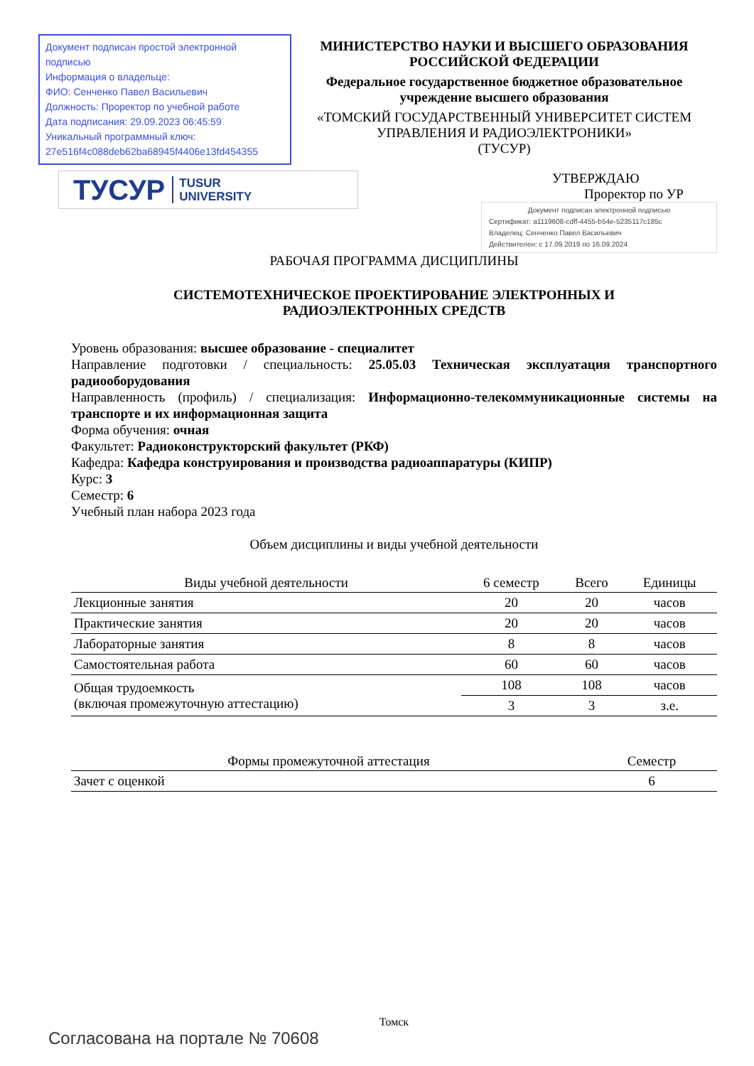Документ подписан простой электронной подписью
Информация о владельце:
ФИО: Сенченко Павел Васильевич
Должность: Проректор по учебной работе
Дата подписания: 29.09.2023 06:45:59
Уникальный программный ключ:
27e516f4c088deb62ba68945f4406e13fd454355
МИНИСТЕРСТВО НАУКИ И ВЫСШЕГО ОБРАЗОВАНИЯ РОССИЙСКОЙ ФЕДЕРАЦИИ
Федеральное государственное бюджетное образовательное учреждение высшего образования
«ТОМСКИЙ ГОСУДАРСТВЕННЫЙ УНИВЕРСИТЕТ СИСТЕМ
УПРАВЛЕНИЯ И РАДИОЭЛЕКТРОНИКИ»
(ТУСУР)
ТУСУР TUSUR
UNIVERSITY
УТВЕРЖДАЮ
Проректор по УР
Документ подписан электронной подписью
Сертификат: a1119608-cdff-4455-b54e-5235117c185c
Владелец: Сенченко Павел Васильевич
Действителен: с 17.09.2019 по 16.09.2024
РАБОЧАЯ ПРОГРАММА ДИСЦИПЛИНЫ
СИСТЕМОТЕХНИЧЕСКОЕ ПРОЕКТИРОВАНИЕ ЭЛЕКТРОННЫХ И
РАДИОЭЛЕКТРОННЫХ СРЕДСТВ
Уровень образования: высшее образование - специалитет
Направление подготовки / специальность: 25.05.03 Техническая эксплуатация транспортного радиооборудования
Направленность (профиль) / специализация: Информационно-телекоммуникационные системы на транспорте и их информационная защита
Форма обучения: очная
Факультет: Радиоконструкторский факультет (РКФ)
Кафедра: Кафедра конструирования и производства радиоаппаратуры (КИПР)
Курс: 3
Семестр: 6
Учебный план набора 2023 года
Объем дисциплины и виды учебной деятельности
| Виды учебной деятельности | 6 семестр | Всего | Единицы |
| --- | --- | --- | --- |
| Лекционные занятия | 20 | 20 | часов |
| Практические занятия | 20 | 20 | часов |
| Лабораторные занятия | 8 | 8 | часов |
| Самостоятельная работа | 60 | 60 | часов |
| Общая трудоемкость (включая промежуточную аттестацию) | 108 | 108 | часов |
| | 3 | 3 | з.е. |
| Формы промежуточной аттестация | Семестр |
| --- | --- |
| Зачет с оценкой | 6 |
Томск
Согласована на портале № 70608